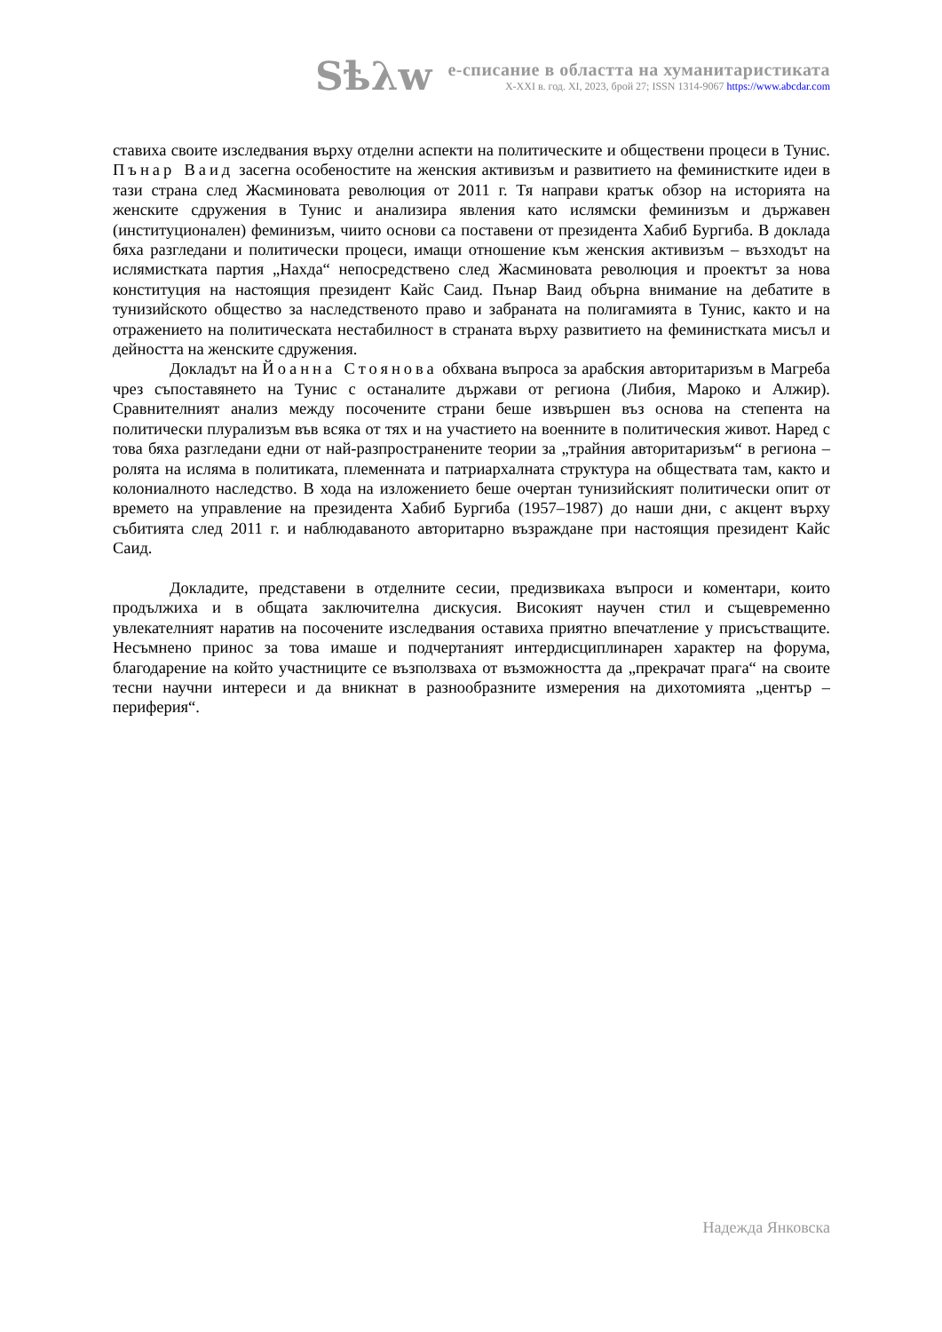Sѣλw
е-списание в областта на хуманитаристиката
X-XXI в. год. XI, 2023, брой 27; ISSN 1314-9067 https://www.abcdar.com
ставиха своите изследвания върху отделни аспекти на политическите и обществени процеси в Тунис. Пънар Ваид засегна особеностите на женския активизъм и развитието на феминистките идеи в тази страна след Жасминовата революция от 2011 г. Тя направи кратък обзор на историята на женските сдружения в Тунис и анализира явления като ислямски феминизъм и държавен (институционален) феминизъм, чиито основи са поставени от президента Хабиб Бургиба. В доклада бяха разгледани и политически процеси, имащи отношение към женския активизъм – възходът на ислямистката партия „Нахда“ непосредствено след Жасминовата революция и проектът за нова конституция на настоящия президент Кайс Саид. Пънар Ваид обърна внимание на дебатите в тунизийското общество за наследственото право и забраната на полигамията в Тунис, както и на отражението на политическата нестабилност в страната върху развитието на феминистката мисъл и дейността на женските сдружения.
Докладът на Йоанна Стоянова обхвана въпроса за арабския авторитаризъм в Магреба чрез съпоставянето на Тунис с останалите държави от региона (Либия, Мароко и Алжир). Сравнителният анализ между посочените страни беше извършен въз основа на степента на политически плурализъм във всяка от тях и на участието на военните в политическия живот. Наред с това бяха разгледани едни от най-разпространените теории за „трайния авторитаризъм“ в региона – ролята на исляма в политиката, племенната и патриархалната структура на обществата там, както и колониалното наследство. В хода на изложението беше очертан тунизийският политически опит от времето на управление на президента Хабиб Бургиба (1957–1987) до наши дни, с акцент върху събитията след 2011 г. и наблюдаваното авторитарно възраждане при настоящия президент Кайс Саид.
Докладите, представени в отделните сесии, предизвикаха въпроси и коментари, които продължиха и в общата заключителна дискусия. Високият научен стил и същевременно увлекателният наратив на посочените изследвания оставиха приятно впечатление у присъстващите. Несъмнено принос за това имаше и подчертаният интердисциплинарен характер на форума, благодарение на който участниците се възползваха от възможността да „прекрачат прага“ на своите тесни научни интереси и да вникнат в разнообразните измерения на дихотомията „център – периферия“.
Надежда Янковска